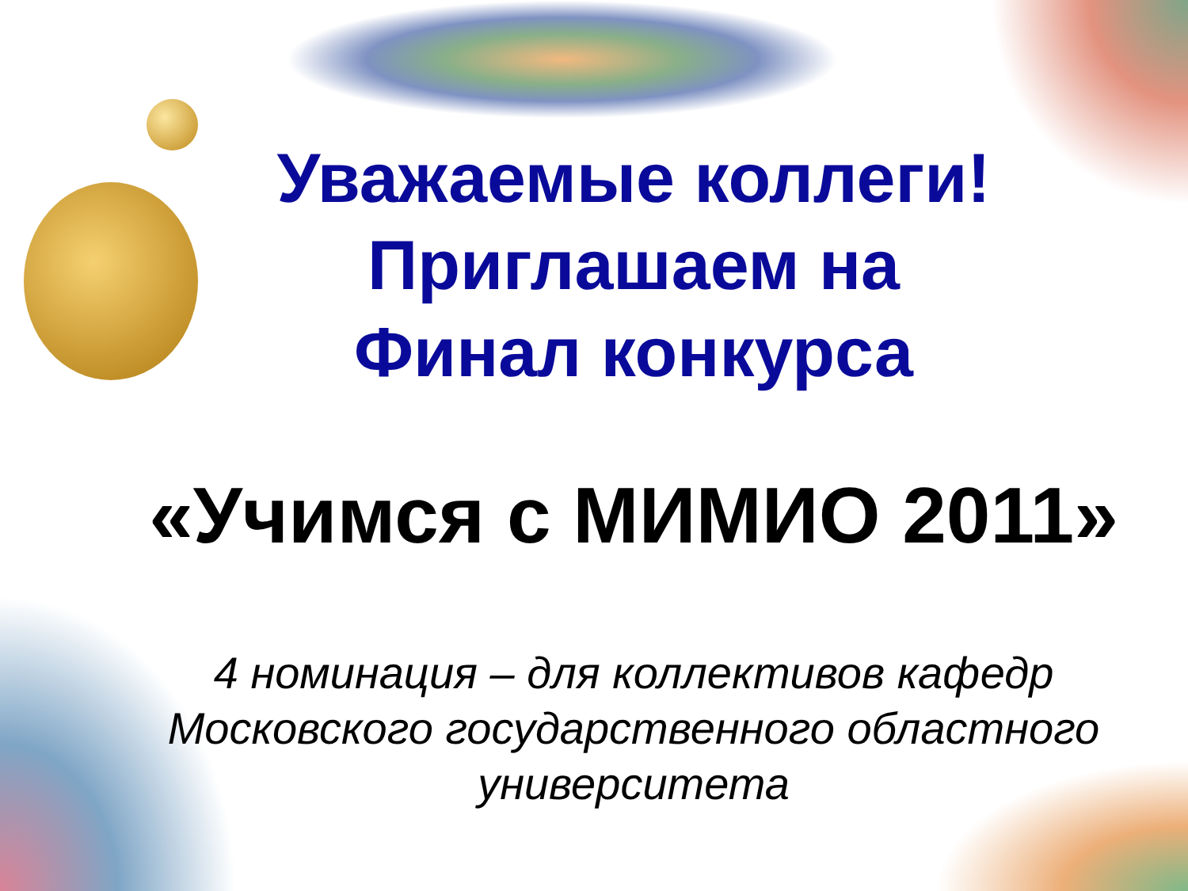Уважаемые коллеги!
Приглашаем на
Финал конкурса
«Учимся с МИМИО 2011»
4 номинация – для коллективов кафедр Московского государственного областного университета